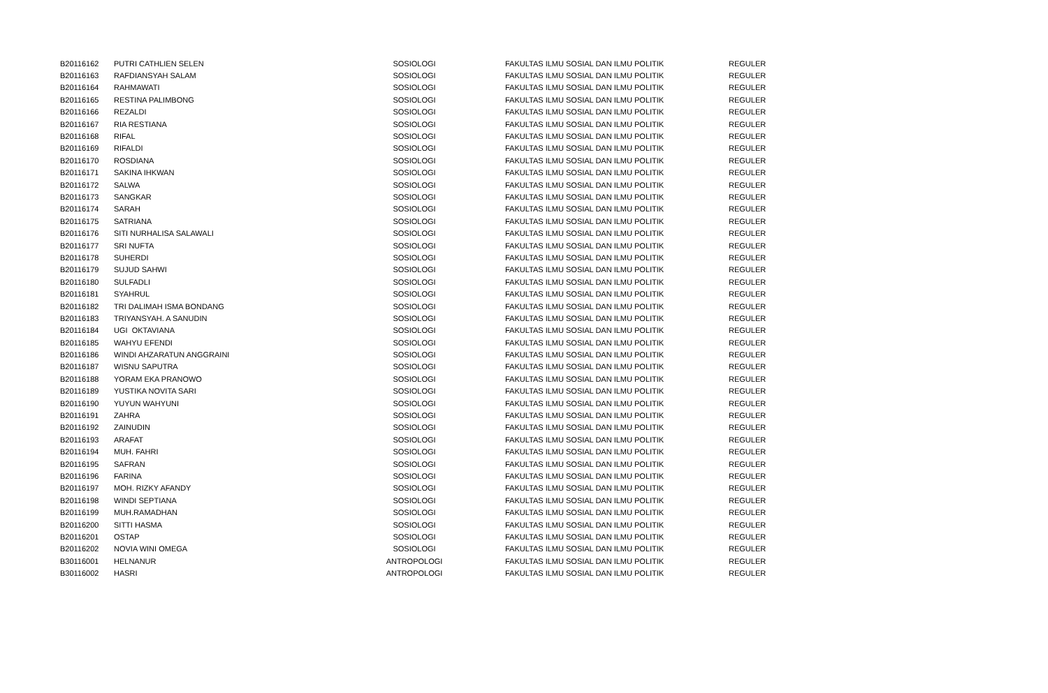| B20116162 | PUTRI CATHLIEN SELEN | SOSIOLOGI | FAKULTAS ILMU SOSIAL DAN ILMU POLITIK | REGULER |
| B20116163 | RAFDIANSYAH SALAM | SOSIOLOGI | FAKULTAS ILMU SOSIAL DAN ILMU POLITIK | REGULER |
| B20116164 | RAHMAWATI | SOSIOLOGI | FAKULTAS ILMU SOSIAL DAN ILMU POLITIK | REGULER |
| B20116165 | RESTINA PALIMBONG | SOSIOLOGI | FAKULTAS ILMU SOSIAL DAN ILMU POLITIK | REGULER |
| B20116166 | REZALDI | SOSIOLOGI | FAKULTAS ILMU SOSIAL DAN ILMU POLITIK | REGULER |
| B20116167 | RIA RESTIANA | SOSIOLOGI | FAKULTAS ILMU SOSIAL DAN ILMU POLITIK | REGULER |
| B20116168 | RIFAL | SOSIOLOGI | FAKULTAS ILMU SOSIAL DAN ILMU POLITIK | REGULER |
| B20116169 | RIFALDI | SOSIOLOGI | FAKULTAS ILMU SOSIAL DAN ILMU POLITIK | REGULER |
| B20116170 | ROSDIANA | SOSIOLOGI | FAKULTAS ILMU SOSIAL DAN ILMU POLITIK | REGULER |
| B20116171 | SAKINA IHKWAN | SOSIOLOGI | FAKULTAS ILMU SOSIAL DAN ILMU POLITIK | REGULER |
| B20116172 | SALWA | SOSIOLOGI | FAKULTAS ILMU SOSIAL DAN ILMU POLITIK | REGULER |
| B20116173 | SANGKAR | SOSIOLOGI | FAKULTAS ILMU SOSIAL DAN ILMU POLITIK | REGULER |
| B20116174 | SARAH | SOSIOLOGI | FAKULTAS ILMU SOSIAL DAN ILMU POLITIK | REGULER |
| B20116175 | SATRIANA | SOSIOLOGI | FAKULTAS ILMU SOSIAL DAN ILMU POLITIK | REGULER |
| B20116176 | SITI NURHALISA SALAWALI | SOSIOLOGI | FAKULTAS ILMU SOSIAL DAN ILMU POLITIK | REGULER |
| B20116177 | SRI NUFTA | SOSIOLOGI | FAKULTAS ILMU SOSIAL DAN ILMU POLITIK | REGULER |
| B20116178 | SUHERDI | SOSIOLOGI | FAKULTAS ILMU SOSIAL DAN ILMU POLITIK | REGULER |
| B20116179 | SUJUD SAHWI | SOSIOLOGI | FAKULTAS ILMU SOSIAL DAN ILMU POLITIK | REGULER |
| B20116180 | SULFADLI | SOSIOLOGI | FAKULTAS ILMU SOSIAL DAN ILMU POLITIK | REGULER |
| B20116181 | SYAHRUL | SOSIOLOGI | FAKULTAS ILMU SOSIAL DAN ILMU POLITIK | REGULER |
| B20116182 | TRI DALIMAH ISMA BONDANG | SOSIOLOGI | FAKULTAS ILMU SOSIAL DAN ILMU POLITIK | REGULER |
| B20116183 | TRIYANSYAH. A SANUDIN | SOSIOLOGI | FAKULTAS ILMU SOSIAL DAN ILMU POLITIK | REGULER |
| B20116184 | UGI OKTAVIANA | SOSIOLOGI | FAKULTAS ILMU SOSIAL DAN ILMU POLITIK | REGULER |
| B20116185 | WAHYU EFENDI | SOSIOLOGI | FAKULTAS ILMU SOSIAL DAN ILMU POLITIK | REGULER |
| B20116186 | WINDI AHZARATUN ANGGRAINI | SOSIOLOGI | FAKULTAS ILMU SOSIAL DAN ILMU POLITIK | REGULER |
| B20116187 | WISNU SAPUTRA | SOSIOLOGI | FAKULTAS ILMU SOSIAL DAN ILMU POLITIK | REGULER |
| B20116188 | YORAM EKA PRANOWO | SOSIOLOGI | FAKULTAS ILMU SOSIAL DAN ILMU POLITIK | REGULER |
| B20116189 | YUSTIKA NOVITA SARI | SOSIOLOGI | FAKULTAS ILMU SOSIAL DAN ILMU POLITIK | REGULER |
| B20116190 | YUYUN WAHYUNI | SOSIOLOGI | FAKULTAS ILMU SOSIAL DAN ILMU POLITIK | REGULER |
| B20116191 | ZAHRA | SOSIOLOGI | FAKULTAS ILMU SOSIAL DAN ILMU POLITIK | REGULER |
| B20116192 | ZAINUDIN | SOSIOLOGI | FAKULTAS ILMU SOSIAL DAN ILMU POLITIK | REGULER |
| B20116193 | ARAFAT | SOSIOLOGI | FAKULTAS ILMU SOSIAL DAN ILMU POLITIK | REGULER |
| B20116194 | MUH. FAHRI | SOSIOLOGI | FAKULTAS ILMU SOSIAL DAN ILMU POLITIK | REGULER |
| B20116195 | SAFRAN | SOSIOLOGI | FAKULTAS ILMU SOSIAL DAN ILMU POLITIK | REGULER |
| B20116196 | FARINA | SOSIOLOGI | FAKULTAS ILMU SOSIAL DAN ILMU POLITIK | REGULER |
| B20116197 | MOH. RIZKY AFANDY | SOSIOLOGI | FAKULTAS ILMU SOSIAL DAN ILMU POLITIK | REGULER |
| B20116198 | WINDI SEPTIANA | SOSIOLOGI | FAKULTAS ILMU SOSIAL DAN ILMU POLITIK | REGULER |
| B20116199 | MUH.RAMADHAN | SOSIOLOGI | FAKULTAS ILMU SOSIAL DAN ILMU POLITIK | REGULER |
| B20116200 | SITTI HASMA | SOSIOLOGI | FAKULTAS ILMU SOSIAL DAN ILMU POLITIK | REGULER |
| B20116201 | OSTAP | SOSIOLOGI | FAKULTAS ILMU SOSIAL DAN ILMU POLITIK | REGULER |
| B20116202 | NOVIA WINI OMEGA | SOSIOLOGI | FAKULTAS ILMU SOSIAL DAN ILMU POLITIK | REGULER |
| B30116001 | HELNANUR | ANTROPOLOGI | FAKULTAS ILMU SOSIAL DAN ILMU POLITIK | REGULER |
| B30116002 | HASRI | ANTROPOLOGI | FAKULTAS ILMU SOSIAL DAN ILMU POLITIK | REGULER |